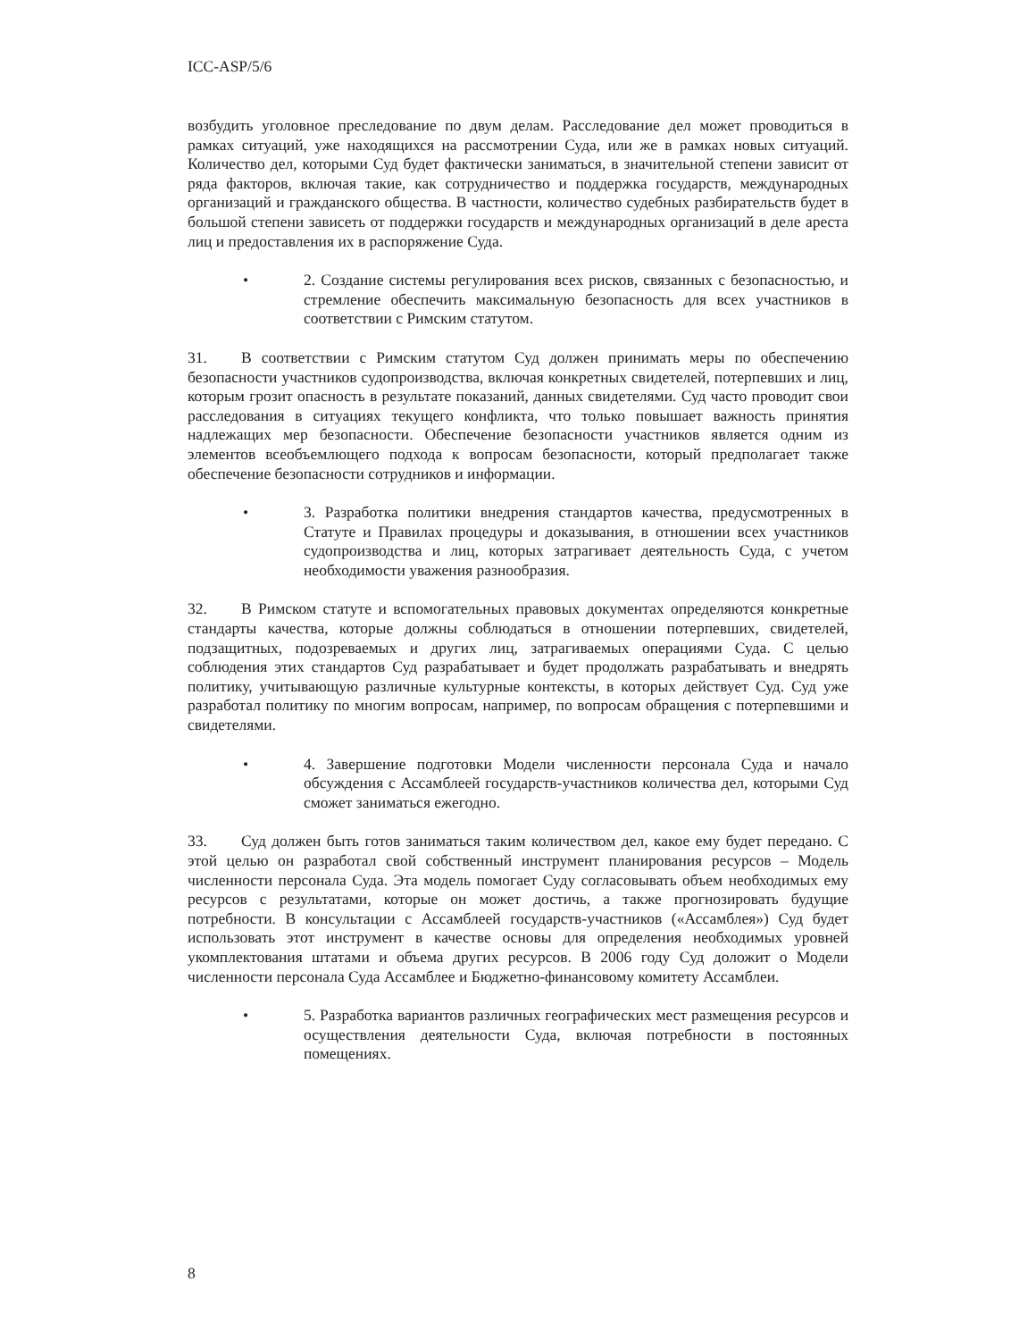ICC-ASP/5/6
возбудить уголовное преследование по двум делам. Расследование дел может проводиться в рамках ситуаций, уже находящихся на рассмотрении Суда, или же в рамках новых ситуаций. Количество дел, которыми Суд будет фактически заниматься, в значительной степени зависит от ряда факторов, включая такие, как сотрудничество и поддержка государств, международных организаций и гражданского общества. В частности, количество судебных разбирательств будет в большой степени зависеть от поддержки государств и международных организаций в деле ареста лиц и предоставления их в распоряжение Суда.
• 2. Создание системы регулирования всех рисков, связанных с безопасностью, и стремление обеспечить максимальную безопасность для всех участников в соответствии с Римским статутом.
31. В соответствии с Римским статутом Суд должен принимать меры по обеспечению безопасности участников судопроизводства, включая конкретных свидетелей, потерпевших и лиц, которым грозит опасность в результате показаний, данных свидетелями. Суд часто проводит свои расследования в ситуациях текущего конфликта, что только повышает важность принятия надлежащих мер безопасности. Обеспечение безопасности участников является одним из элементов всеобъемлющего подхода к вопросам безопасности, который предполагает также обеспечение безопасности сотрудников и информации.
• 3. Разработка политики внедрения стандартов качества, предусмотренных в Статуте и Правилах процедуры и доказывания, в отношении всех участников судопроизводства и лиц, которых затрагивает деятельность Суда, с учетом необходимости уважения разнообразия.
32. В Римском статуте и вспомогательных правовых документах определяются конкретные стандарты качества, которые должны соблюдаться в отношении потерпевших, свидетелей, подзащитных, подозреваемых и других лиц, затрагиваемых операциями Суда. С целью соблюдения этих стандартов Суд разрабатывает и будет продолжать разрабатывать и внедрять политику, учитывающую различные культурные контексты, в которых действует Суд. Суд уже разработал политику по многим вопросам, например, по вопросам обращения с потерпевшими и свидетелями.
• 4. Завершение подготовки Модели численности персонала Суда и начало обсуждения с Ассамблеей государств-участников количества дел, которыми Суд сможет заниматься ежегодно.
33. Суд должен быть готов заниматься таким количеством дел, какое ему будет передано. С этой целью он разработал свой собственный инструмент планирования ресурсов – Модель численности персонала Суда. Эта модель помогает Суду согласовывать объем необходимых ему ресурсов с результатами, которые он может достичь, а также прогнозировать будущие потребности. В консультации с Ассамблеей государств-участников («Ассамблея») Суд будет использовать этот инструмент в качестве основы для определения необходимых уровней укомплектования штатами и объема других ресурсов. В 2006 году Суд доложит о Модели численности персонала Суда Ассамблее и Бюджетно-финансовому комитету Ассамблеи.
• 5. Разработка вариантов различных географических мест размещения ресурсов и осуществления деятельности Суда, включая потребности в постоянных помещениях.
8